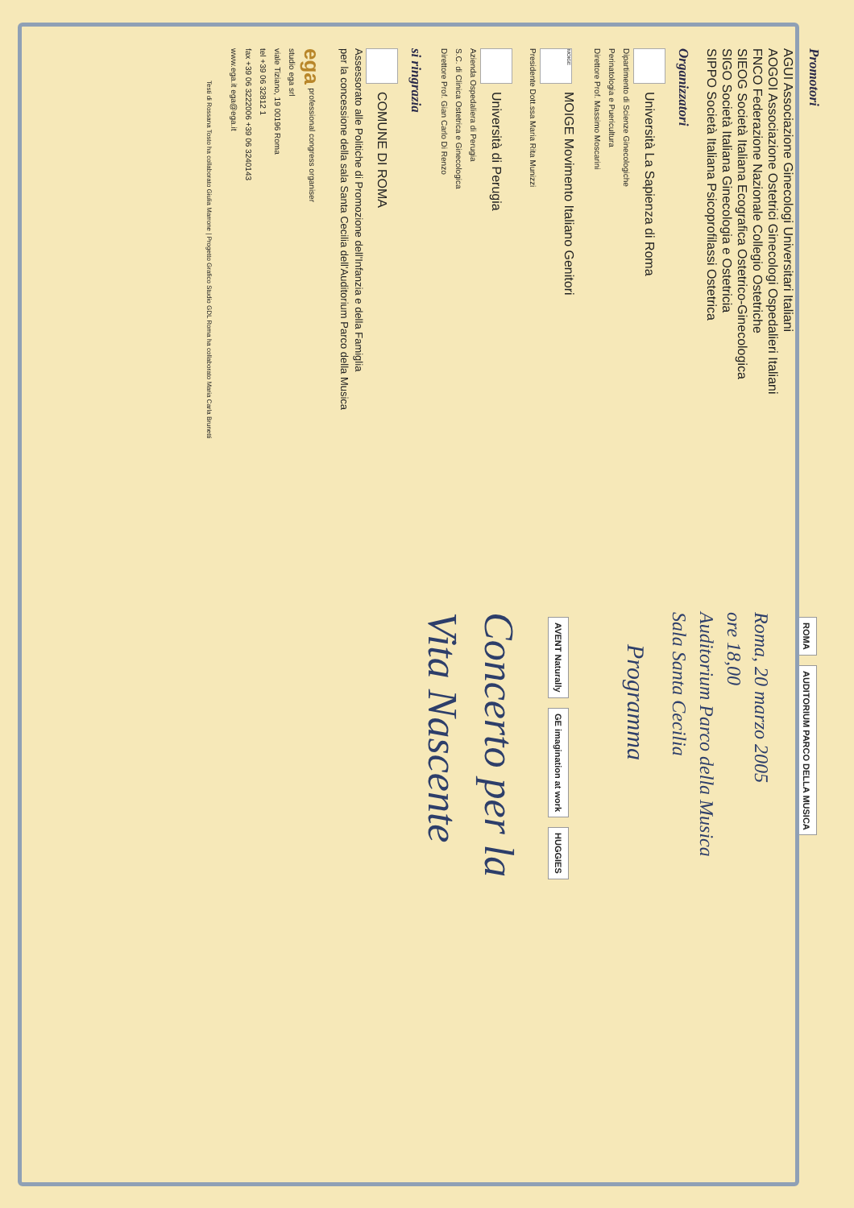Promotori
AGUI Associazione Ginecologi Universitari Italiani
AOGOI Associazione Ostetrici Ginecologi Ospedalieri Italiani
FNCO Federazione Nazionale Collegio Ostetriche
SIEOG Società Italiana Ecografica Ostetrico-Ginecologica
SIGO Società Italiana Ginecologia e Ostetricia
SIPPO Società Italiana Psicoprofilassi Ostetrica
Organizzatori
Università La Sapienza di Roma
Dipartimento di Scienze Ginecologiche
Perinatologia e Puericultura
Direttore Prof. Massimo Moscarini
MOIGE MOIGE Movimento Italiano Genitori
Presidente Dott.ssa Maria Rita Munizzi
Università di Perugia
Azienda Ospedaliera di Perugia
S.C. di Clinica Ostetrica e Ginecologica
Direttore Prof. Gian Carlo Di Renzo
si ringrazia
COMUNE DI ROMA
Assessorato alle Politiche di Promozione dell'Infanzia e della Famiglia
per la concessione della sala Santa Cecilia dell'Auditorium Parco della Musica
ega professional congress organiser
studio ega srl
viale Tiziano, 19 00196 Roma
tel +39 06 32812 1
fax +39 06 3222006 +39 06 3240143
www.ega.it ega@ega.it
Testi di Rossana Tosto ha collaborato Giulia Marrone | Progetto Grafico Studio GDL Roma ha collaborato Maria Carla Brunetti
ROMA AUDITORIUM PARCO DELLA MUSICA
Roma, 20 marzo 2005
ore 18,00
Auditorium Parco della Musica
Sala Santa Cecilia
Programma
AVENT Naturally GE imagination at work HUGGIES
Concerto per la
Vita Nascente